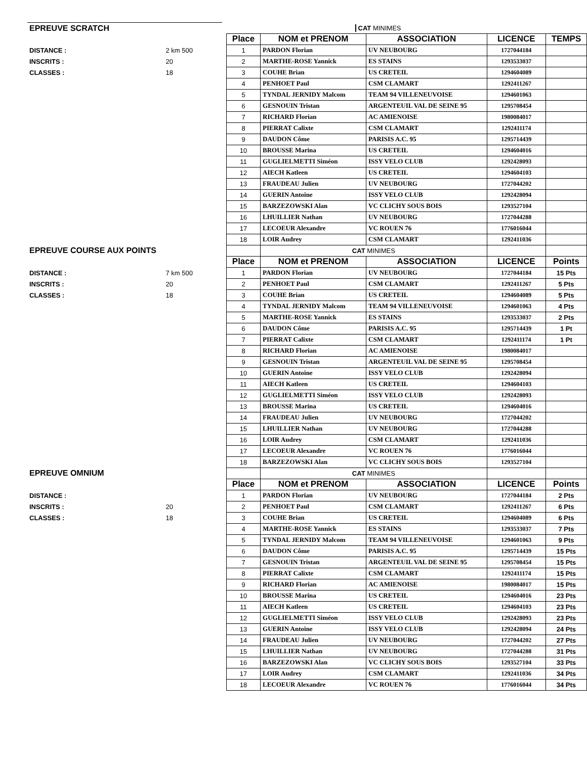| EPREUVE SCRATCH | | | CAT MINIMES | | | | |
| | | | Place | NOM et PRENOM | ASSOCIATION | LICENCE | TEMPS |
| DISTANCE : | 2 km 500 | | 1 | PARDON Florian | UV NEUBOURG | 1727044184 | |
| INSCRITS : | 20 | | 2 | MARTHE-ROSE Yannick | ES STAINS | 1293533037 | |
| CLASSES : | 18 | | 3 | COUHE Brian | US CRETEIL | 1294604089 | |
| | | | 4 | PENHOET Paul | CSM CLAMART | 1292411267 | |
| | | | 5 | TYNDAL JERNIDY Malcom | TEAM 94 VILLENEUVOISE | 1294601063 | |
| | | | 6 | GESNOUIN Tristan | ARGENTEUIL VAL DE SEINE 95 | 1295708454 | |
| | | | 7 | RICHARD Florian | AC AMIENOISE | 1980084017 | |
| | | | 8 | PIERRAT Calixte | CSM CLAMART | 1292411174 | |
| | | | 9 | DAUDON Côme | PARISIS A.C. 95 | 1295714439 | |
| | | | 10 | BROUSSE Marina | US CRETEIL | 1294604016 | |
| | | | 11 | GUGLIELMETTI Siméon | ISSY VELO CLUB | 1292428093 | |
| | | | 12 | AIECH Katleen | US CRETEIL | 1294604103 | |
| | | | 13 | FRAUDEAU Julien | UV NEUBOURG | 1727044202 | |
| | | | 14 | GUERIN Antoine | ISSY VELO CLUB | 1292428094 | |
| | | | 15 | BARZEZOWSKI Alan | VC CLICHY SOUS BOIS | 1293527104 | |
| | | | 16 | LHUILLIER Nathan | UV NEUBOURG | 1727044288 | |
| | | | 17 | LECOEUR Alexandre | VC ROUEN 76 | 1776016044 | |
| | | | 18 | LOIR Audrey | CSM CLAMART | 1292411036 | |
| EPREUVE COURSE AUX POINTS | | | | CAT MINIMES | | | |
| | | | Place | NOM et PRENOM | ASSOCIATION | LICENCE | Points |
| DISTANCE : | 7 km 500 | | 1 | PARDON Florian | UV NEUBOURG | 1727044184 | 15 Pts |
| INSCRITS : | 20 | | 2 | PENHOET Paul | CSM CLAMART | 1292411267 | 5 Pts |
| CLASSES : | 18 | | 3 | COUHE Brian | US CRETEIL | 1294604089 | 5 Pts |
| | | | 4 | TYNDAL JERNIDY Malcom | TEAM 94 VILLENEUVOISE | 1294601063 | 4 Pts |
| | | | 5 | MARTHE-ROSE Yannick | ES STAINS | 1293533037 | 2 Pts |
| | | | 6 | DAUDON Côme | PARISIS A.C. 95 | 1295714439 | 1 Pt |
| | | | 7 | PIERRAT Calixte | CSM CLAMART | 1292411174 | 1 Pt |
| | | | 8 | RICHARD Florian | AC AMIENOISE | 1980084017 | |
| | | | 9 | GESNOUIN Tristan | ARGENTEUIL VAL DE SEINE 95 | 1295708454 | |
| | | | 10 | GUERIN Antoine | ISSY VELO CLUB | 1292428094 | |
| | | | 11 | AIECH Katleen | US CRETEIL | 1294604103 | |
| | | | 12 | GUGLIELMETTI Siméon | ISSY VELO CLUB | 1292428093 | |
| | | | 13 | BROUSSE Marina | US CRETEIL | 1294604016 | |
| | | | 14 | FRAUDEAU Julien | UV NEUBOURG | 1727044202 | |
| | | | 15 | LHUILLIER Nathan | UV NEUBOURG | 1727044288 | |
| | | | 16 | LOIR Audrey | CSM CLAMART | 1292411036 | |
| | | | 17 | LECOEUR Alexandre | VC ROUEN 76 | 1776016044 | |
| | | | 18 | BARZEZOWSKI Alan | VC CLICHY SOUS BOIS | 1293527104 | |
| EPREUVE OMNIUM | | | | CAT MINIMES | | | |
| | | | Place | NOM et PRENOM | ASSOCIATION | LICENCE | Points |
| DISTANCE : | | | 1 | PARDON Florian | UV NEUBOURG | 1727044184 | 2 Pts |
| INSCRITS : | 20 | | 2 | PENHOET Paul | CSM CLAMART | 1292411267 | 6 Pts |
| CLASSES : | 18 | | 3 | COUHE Brian | US CRETEIL | 1294604089 | 6 Pts |
| | | | 4 | MARTHE-ROSE Yannick | ES STAINS | 1293533037 | 7 Pts |
| | | | 5 | TYNDAL JERNIDY Malcom | TEAM 94 VILLENEUVOISE | 1294601063 | 9 Pts |
| | | | 6 | DAUDON Côme | PARISIS A.C. 95 | 1295714439 | 15 Pts |
| | | | 7 | GESNOUIN Tristan | ARGENTEUIL VAL DE SEINE 95 | 1295708454 | 15 Pts |
| | | | 8 | PIERRAT Calixte | CSM CLAMART | 1292411174 | 15 Pts |
| | | | 9 | RICHARD Florian | AC AMIENOISE | 1980084017 | 15 Pts |
| | | | 10 | BROUSSE Marina | US CRETEIL | 1294604016 | 23 Pts |
| | | | 11 | AIECH Katleen | US CRETEIL | 1294604103 | 23 Pts |
| | | | 12 | GUGLIELMETTI Siméon | ISSY VELO CLUB | 1292428093 | 23 Pts |
| | | | 13 | GUERIN Antoine | ISSY VELO CLUB | 1292428094 | 24 Pts |
| | | | 14 | FRAUDEAU Julien | UV NEUBOURG | 1727044202 | 27 Pts |
| | | | 15 | LHUILLIER Nathan | UV NEUBOURG | 1727044288 | 31 Pts |
| | | | 16 | BARZEZOWSKI Alan | VC CLICHY SOUS BOIS | 1293527104 | 33 Pts |
| | | | 17 | LOIR Audrey | CSM CLAMART | 1292411036 | 34 Pts |
| | | | 18 | LECOEUR Alexandre | VC ROUEN 76 | 1776016044 | 34 Pts |